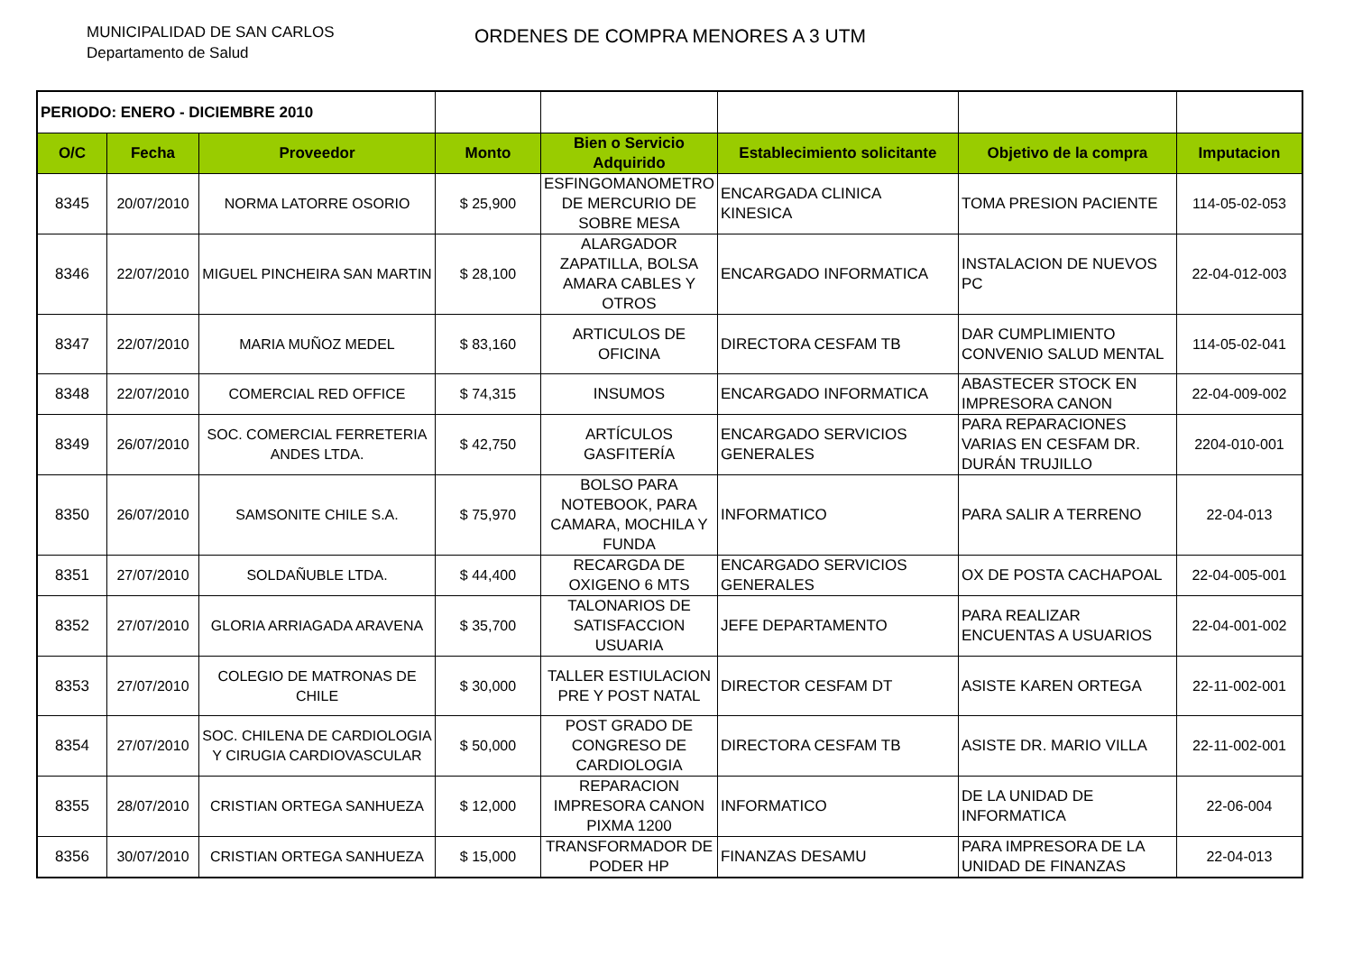MUNICIPALIDAD DE SAN CARLOS
Departamento de Salud
ORDENES DE COMPRA MENORES A 3 UTM
| PERIODO: ENERO - DICIEMBRE 2010 | | | | | | | |
| O/C | Fecha | Proveedor | Monto | Bien o Servicio Adquirido | Establecimiento solicitante | Objetivo de la compra | Imputacion |
| 8345 | 20/07/2010 | NORMA LATORRE OSORIO | $ 25,900 | ESFINGOMANOMETRO DE MERCURIO DE SOBRE MESA | ENCARGADA CLINICA KINESICA | TOMA PRESION PACIENTE | 114-05-02-053 |
| 8346 | 22/07/2010 | MIGUEL PINCHEIRA SAN MARTIN | $ 28,100 | ALARGADOR ZAPATILLA, BOLSA AMARA CABLES Y OTROS | ENCARGADO INFORMATICA | INSTALACION DE NUEVOS PC | 22-04-012-003 |
| 8347 | 22/07/2010 | MARIA MUÑOZ MEDEL | $ 83,160 | ARTICULOS DE OFICINA | DIRECTORA CESFAM TB | DAR CUMPLIMIENTO CONVENIO SALUD MENTAL | 114-05-02-041 |
| 8348 | 22/07/2010 | COMERCIAL RED OFFICE | $ 74,315 | INSUMOS | ENCARGADO INFORMATICA | ABASTECER STOCK EN IMPRESORA CANON | 22-04-009-002 |
| 8349 | 26/07/2010 | SOC. COMERCIAL FERRETERIA ANDES LTDA. | $ 42,750 | ARTÍCULOS GASFITERÍA | ENCARGADO SERVICIOS GENERALES | PARA REPARACIONES VARIAS EN CESFAM DR. DURÁN TRUJILLO | 2204-010-001 |
| 8350 | 26/07/2010 | SAMSONITE CHILE S.A. | $ 75,970 | BOLSO PARA NOTEBOOK, PARA CAMARA, MOCHILA Y FUNDA | INFORMATICO | PARA SALIR A TERRENO | 22-04-013 |
| 8351 | 27/07/2010 | SOLDAÑUBLE LTDA. | $ 44,400 | RECARGDA DE OXIGENO 6 MTS | ENCARGADO SERVICIOS GENERALES | OX DE POSTA CACHAPOAL | 22-04-005-001 |
| 8352 | 27/07/2010 | GLORIA ARRIAGADA ARAVENA | $ 35,700 | TALONARIOS DE SATISFACCION USUARIA | JEFE DEPARTAMENTO | PARA REALIZAR ENCUENTAS A USUARIOS | 22-04-001-002 |
| 8353 | 27/07/2010 | COLEGIO DE MATRONAS DE CHILE | $ 30,000 | TALLER ESTIULACION PRE Y POST NATAL | DIRECTOR CESFAM DT | ASISTE KAREN ORTEGA | 22-11-002-001 |
| 8354 | 27/07/2010 | SOC. CHILENA DE CARDIOLOGIA Y CIRUGIA CARDIOVASCULAR | $ 50,000 | POST GRADO DE CONGRESO DE CARDIOLOGIA | DIRECTORA CESFAM TB | ASISTE DR. MARIO VILLA | 22-11-002-001 |
| 8355 | 28/07/2010 | CRISTIAN ORTEGA SANHUEZA | $ 12,000 | REPARACION IMPRESORA CANON PIXMA 1200 | INFORMATICO | DE LA UNIDAD DE INFORMATICA | 22-06-004 |
| 8356 | 30/07/2010 | CRISTIAN ORTEGA SANHUEZA | $ 15,000 | TRANSFORMADOR DE PODER HP | FINANZAS DESAMU | PARA IMPRESORA DE LA UNIDAD DE FINANZAS | 22-04-013 |